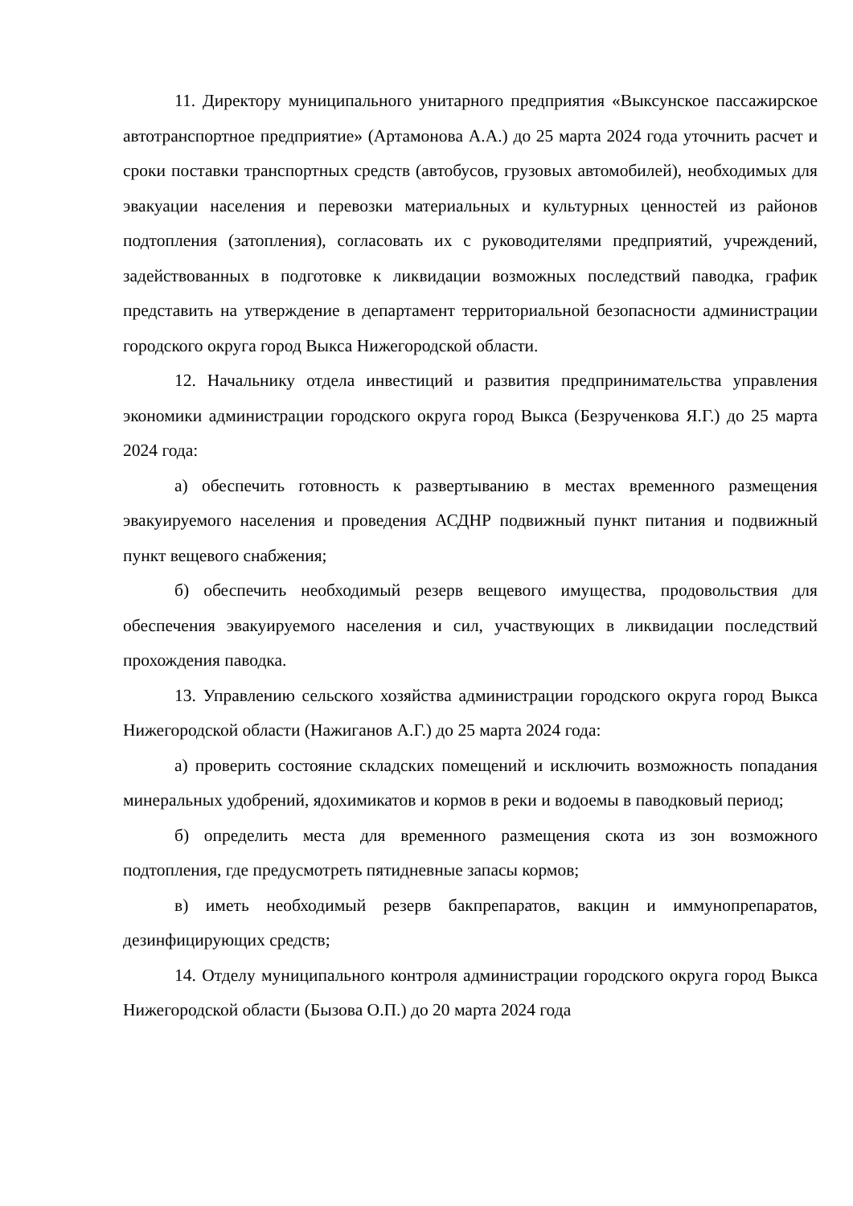11. Директору муниципального унитарного предприятия «Выксунское пассажирское автотранспортное предприятие» (Артамонова А.А.) до 25 марта 2024 года уточнить расчет и сроки поставки транспортных средств (автобусов, грузовых автомобилей), необходимых для эвакуации населения и перевозки материальных и культурных ценностей из районов подтопления (затопления), согласовать их с руководителями предприятий, учреждений, задействованных в подготовке к ликвидации возможных последствий паводка, график представить на утверждение в департамент территориальной безопасности администрации городского округа город Выкса Нижегородской области.
12. Начальнику отдела инвестиций и развития предпринимательства управления экономики администрации городского округа город Выкса (Безрученкова Я.Г.) до 25 марта 2024 года:
а) обеспечить готовность к развертыванию в местах временного размещения эвакуируемого населения и проведения АСДНР подвижный пункт питания и подвижный пункт вещевого снабжения;
б) обеспечить необходимый резерв вещевого имущества, продовольствия для обеспечения эвакуируемого населения и сил, участвующих в ликвидации последствий прохождения паводка.
13. Управлению сельского хозяйства администрации городского округа город Выкса Нижегородской области (Нажиганов А.Г.) до 25 марта 2024 года:
а) проверить состояние складских помещений и исключить возможность попадания минеральных удобрений, ядохимикатов и кормов в реки и водоемы в паводковый период;
б) определить места для временного размещения скота из зон возможного подтопления, где предусмотреть пятидневные запасы кормов;
в) иметь необходимый резерв бакпрепаратов, вакцин и иммунопрепаратов, дезинфицирующих средств;
14. Отделу муниципального контроля администрации городского округа город Выкса Нижегородской области (Бызова О.П.) до 20 марта 2024 года